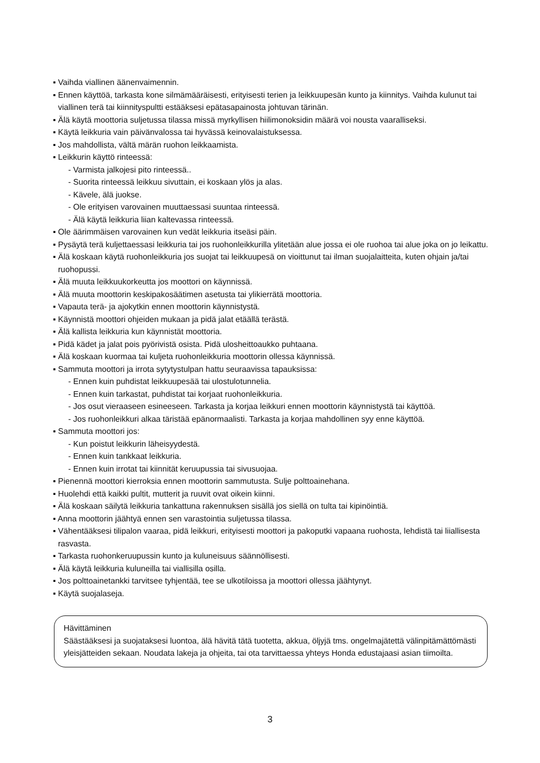▪ Vaihda viallinen äänenvaimennin.
▪ Ennen käyttöä, tarkasta kone silmämääräisesti, erityisesti terien ja leikkuupesän kunto ja kiinnitys. Vaihda kulunut tai viallinen terä tai kiinnityspultti estääksesi epätasapainosta johtuvan tärinän.
▪ Älä käytä moottoria suljetussa tilassa missä myrkyllisen hiilimonoksidin määrä voi nousta vaaralliseksi.
▪ Käytä leikkuria vain päivänvalossa tai hyvässä keinovalaistuksessa.
▪ Jos mahdollista, vältä märän ruohon leikkaamista.
▪ Leikkurin käyttö rinteessä:
- Varmista jalkojesi pito rinteessä..
- Suorita rinteessä leikkuu sivuttain, ei koskaan ylös ja alas.
- Kävele, älä juokse.
- Ole erityisen varovainen muuttaessasi suuntaa rinteessä.
- Älä käytä leikkuria liian kaltevassa rinteessä.
▪ Ole äärimmäisen varovainen kun vedät leikkuria itseäsi päin.
▪ Pysäytä terä kuljettaessasi leikkuria tai jos ruohonleikkurilla ylitetään alue jossa ei ole ruohoa tai alue joka on jo leikattu.
▪ Älä koskaan käytä ruohonleikkuria jos suojat tai leikkuupesä on vioittunut tai ilman suojalaitteita, kuten ohjain ja/tai ruohopussi.
▪ Älä muuta leikkuukorkeutta jos moottori on käynnissä.
▪ Älä muuta moottorin keskipakosäätimen asetusta tai ylikierrätä moottoria.
▪ Vapauta terä- ja ajokytkin ennen moottorin käynnistystä.
▪ Käynnistä moottori ohjeiden mukaan ja pidä jalat etäällä terästä.
▪ Älä kallista leikkuria kun käynnistät moottoria.
▪ Pidä kädet ja jalat pois pyörivistä osista. Pidä ulosheittoaukko puhtaana.
▪ Älä koskaan kuormaa tai kuljeta ruohonleikkuria moottorin ollessa käynnissä.
▪ Sammuta moottori ja irrota sytytystulpan hattu seuraavissa tapauksissa:
- Ennen kuin puhdistat leikkuupesää tai ulostulotunnelia.
- Ennen kuin tarkastat, puhdistat tai korjaat ruohonleikkuria.
- Jos osut vieraaseen esineeseen. Tarkasta ja korjaa leikkuri ennen moottorin käynnistystä tai käyttöä.
- Jos ruohonleikkuri alkaa täristää epänormaalisti. Tarkasta ja korjaa mahdollinen syy enne käyttöä.
▪ Sammuta moottori jos:
- Kun poistut leikkurin läheisyydestä.
- Ennen kuin tankkaat leikkuria.
- Ennen kuin irrotat tai kiinnität keruupussia tai sivusuojaa.
▪ Pienennä moottori kierroksia ennen moottorin sammutusta. Sulje polttoainehana.
▪ Huolehdi että kaikki pultit, mutterit ja ruuvit ovat oikein kiinni.
▪ Älä koskaan säilytä leikkuria tankattuna rakennuksen sisällä jos siellä on tulta tai kipinöintiä.
▪ Anna moottorin jäähtyä ennen sen varastointia suljetussa tilassa.
▪ Vähentääksesi tilipalon vaaraa, pidä leikkuri, erityisesti moottori ja pakoputki vapaana ruohosta, lehdistä tai liiallisesta rasvasta.
▪ Tarkasta ruohonkeruupussin kunto ja kuluneisuus säännöllisesti.
▪ Älä käytä leikkuria kuluneilla tai viallisilla osilla.
▪ Jos polttoainetankki tarvitsee tyhjentää, tee se ulkotiloissa ja moottori ollessa jäähtynyt.
▪ Käytä suojalaseja.
Hävittäminen
Säästääksesi ja suojataksesi luontoa, älä hävitä tätä tuotetta, akkua, öljyjä tms. ongelmajätettä välinpitämättömästi yleisjätteiden sekaan. Noudata lakeja ja ohjeita, tai ota tarvittaessa yhteys Honda edustajaasi asian tiimoilta.
3